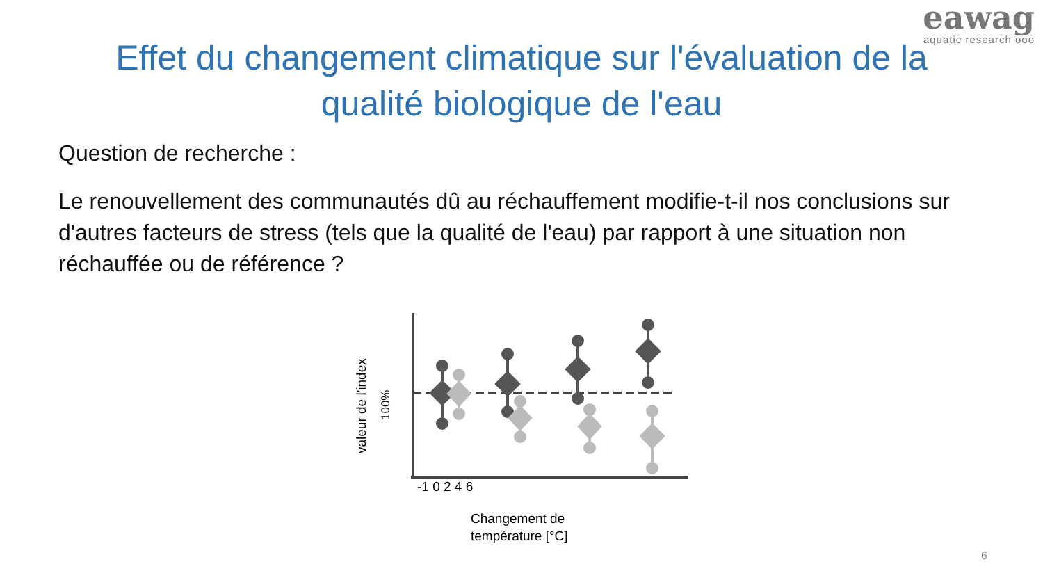eawag
aquatic research ooo
Effet du changement climatique sur l'évaluation de la
qualité biologique de l'eau
Question de recherche :
Le renouvellement des communautés dû au réchauffement modifie-t-il nos conclusions sur d'autres facteurs de stress (tels que la qualité de l'eau) par rapport à une situation non réchauffée ou de référence ?
-1 0 2 4 6
Changement de
température [°C]
valeur de l'index
100%
6